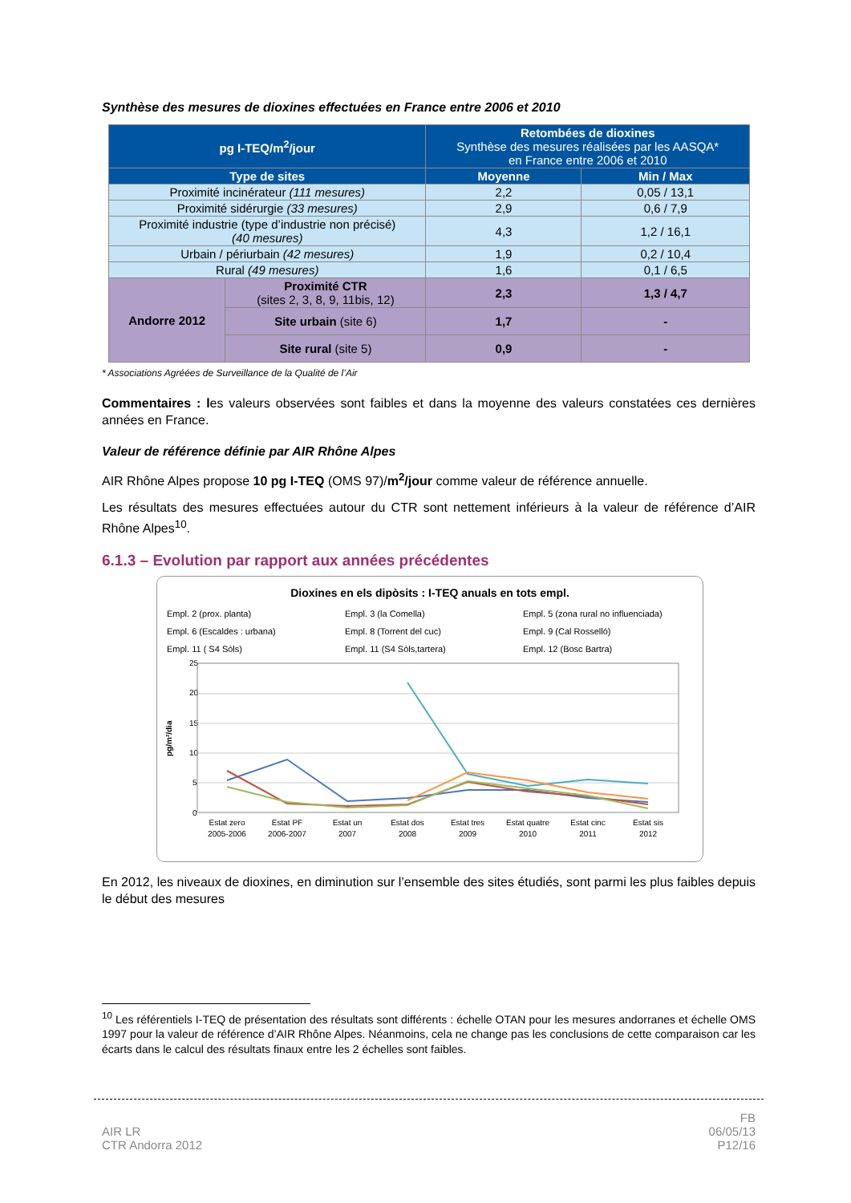Synthèse des mesures de dioxines effectuées en France entre 2006 et 2010
| pg I-TEQ/m<sup>2</sup>/jour | | Retombées de dioxines Synthèse des mesures réalisées par les AASQA* en France entre 2006 et 2010 | |
| --- | --- | --- | --- |
| Type de sites | | Moyenne | Min / Max |
| Proximité incinérateur (111 mesures) | | 2,2 | 0,05 / 13,1 |
| Proximité sidérurgie (33 mesures) | | 2,9 | 0,6 / 7,9 |
| Proximité industrie (type d’industrie non précisé) (40 mesures) | | 4,3 | 1,2 / 16,1 |
| Urbain / périurbain (42 mesures) | | 1,9 | 0,2 / 10,4 |
| Rural (49 mesures) | | 1,6 | 0,1 / 6,5 |
| Andorre 2012 | Proximité CTR (sites 2, 3, 8, 9, 11bis, 12) | 2,3 | 1,3 / 4,7 |
| | Site urbain (site 6) | 1,7 | - |
| | Site rural (site 5) | 0,9 | - |
* Associations Agréées de Surveillance de la Qualité de l’Air
Commentaires : les valeurs observées sont faibles et dans la moyenne des valeurs constatées ces dernières années en France.
Valeur de référence définie par AIR Rhône Alpes
AIR Rhône Alpes propose 10 pg I-TEQ (OMS 97)/m<sup>2</sup>/jour comme valeur de référence annuelle.
Les résultats des mesures effectuées autour du CTR sont nettement inférieurs à la valeur de référence d’AIR Rhône Alpes<sup>10</sup>.
6.1.3 – Evolution par rapport aux années précédentes
Dioxines en els dipòsits : I-TEQ anuals en tots empl.
Empl. 2 (prox. planta) Empl. 3 (la Comella) Empl. 5 (zona rural no influenciada) Empl. 6 (Escaldes : urbana) Empl. 8 (Torrent del cuc) Empl. 9 (Cal Rosselló) Empl. 11 ( S4 Sòls) Empl. 11 (S4 Sòls,tartera) Empl. 12 (Bosc Bartra)
pg/m²/dia
25
20
15
10
5
0
Estat zero
2005-2006
Estat PF
2006-2007
Estat un
2007
Estat dos
2008
Estat tres
2009
Estat quatre
2010
Estat cinc
2011
Estat sis
2012
En 2012, les niveaux de dioxines, en diminution sur l’ensemble des sites étudiés, sont parmi les plus faibles depuis le début des mesures
<sup>10</sup> Les référentiels I-TEQ de présentation des résultats sont différents : échelle OTAN pour les mesures andorranes et échelle OMS 1997 pour la valeur de référence d’AIR Rhône Alpes. Néanmoins, cela ne change pas les conclusions de cette comparaison car les écarts dans le calcul des résultats finaux entre les 2 échelles sont faibles.
AIR LR
CTR Andorra 2012
FB
06/05/13
P12/16